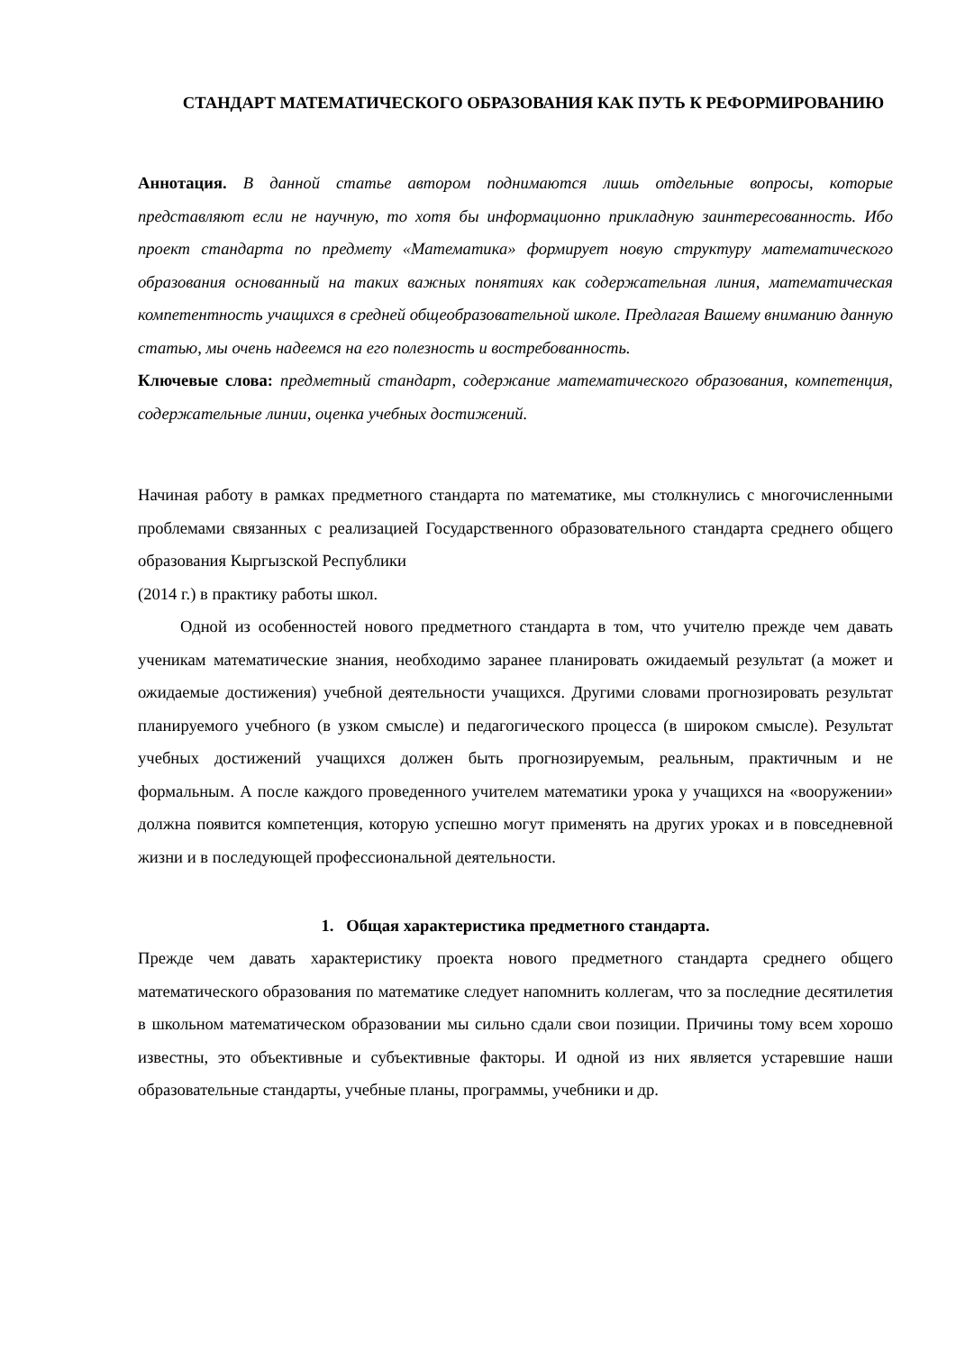СТАНДАРТ МАТЕМАТИЧЕСКОГО ОБРАЗОВАНИЯ КАК ПУТЬ К РЕФОРМИРОВАНИЮ
Аннотация. В данной статье автором поднимаются лишь отдельные вопросы, которые представляют если не научную, то хотя бы информационно прикладную заинтересованность. Ибо проект стандарта по предмету «Математика» формирует новую структуру математического образования основанный на таких важных понятиях как содержательная линия, математическая компетентность учащихся в средней общеобразовательной школе. Предлагая Вашему вниманию данную статью, мы очень надеемся на его полезность и востребованность.
Ключевые слова: предметный стандарт, содержание математического образования, компетенция, содержательные линии, оценка учебных достижений.
Начиная работу в рамках предметного стандарта по математике, мы столкнулись с многочисленными проблемами связанных с реализацией Государственного образовательного стандарта среднего общего образования Кыргызской Республики
(2014 г.) в практику работы школ.
Одной из особенностей нового предметного стандарта в том, что учителю прежде чем давать ученикам математические знания, необходимо заранее планировать ожидаемый результат (а может и ожидаемые достижения) учебной деятельности учащихся. Другими словами прогнозировать результат планируемого учебного (в узком смысле) и педагогического процесса (в широком смысле). Результат учебных достижений учащихся должен быть прогнозируемым, реальным, практичным и не формальным. А после каждого проведенного учителем математики урока у учащихся на «вооружении» должна появится компетенция, которую успешно могут применять на других уроках и в повседневной жизни и в последующей профессиональной деятельности.
1. Общая характеристика предметного стандарта.
Прежде чем давать характеристику проекта нового предметного стандарта среднего общего математического образования по математике следует напомнить коллегам, что за последние десятилетия в школьном математическом образовании мы сильно сдали свои позиции. Причины тому всем хорошо известны, это объективные и субъективные факторы. И одной из них является устаревшие наши образовательные стандарты, учебные планы, программы, учебники и др.